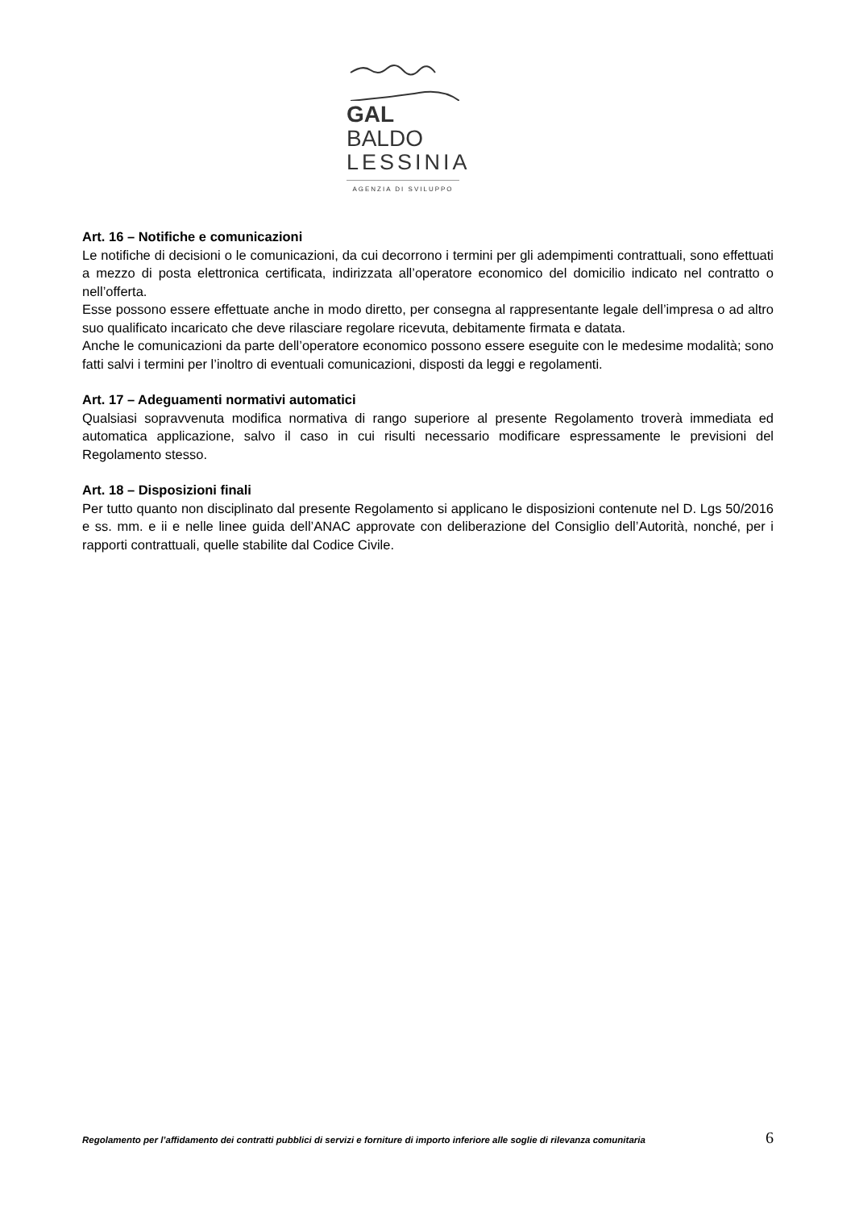GAL BALDO
LESSINIA
AGENZIA DI SVILUPPO
Art. 16 – Notifiche e comunicazioni
Le notifiche di decisioni o le comunicazioni, da cui decorrono i termini per gli adempimenti contrattuali, sono effettuati a mezzo di posta elettronica certificata, indirizzata all’operatore economico del domicilio indicato nel contratto o nell’offerta.
Esse possono essere effettuate anche in modo diretto, per consegna al rappresentante legale dell’impresa o ad altro suo qualificato incaricato che deve rilasciare regolare ricevuta, debitamente firmata e datata.
Anche le comunicazioni da parte dell’operatore economico possono essere eseguite con le medesime modalità; sono fatti salvi i termini per l’inoltro di eventuali comunicazioni, disposti da leggi e regolamenti.
Art. 17 – Adeguamenti normativi automatici
Qualsiasi sopravvenuta modifica normativa di rango superiore al presente Regolamento troverà immediata ed automatica applicazione, salvo il caso in cui risulti necessario modificare espressamente le previsioni del Regolamento stesso.
Art. 18 – Disposizioni finali
Per tutto quanto non disciplinato dal presente Regolamento si applicano le disposizioni contenute nel D. Lgs 50/2016 e ss. mm. e ii e nelle linee guida dell’ANAC approvate con deliberazione del Consiglio dell’Autorità, nonché, per i rapporti contrattuali, quelle stabilite dal Codice Civile.
Regolamento per l’affidamento dei contratti pubblici di servizi e forniture di importo inferiore alle soglie di rilevanza comunitaria 6